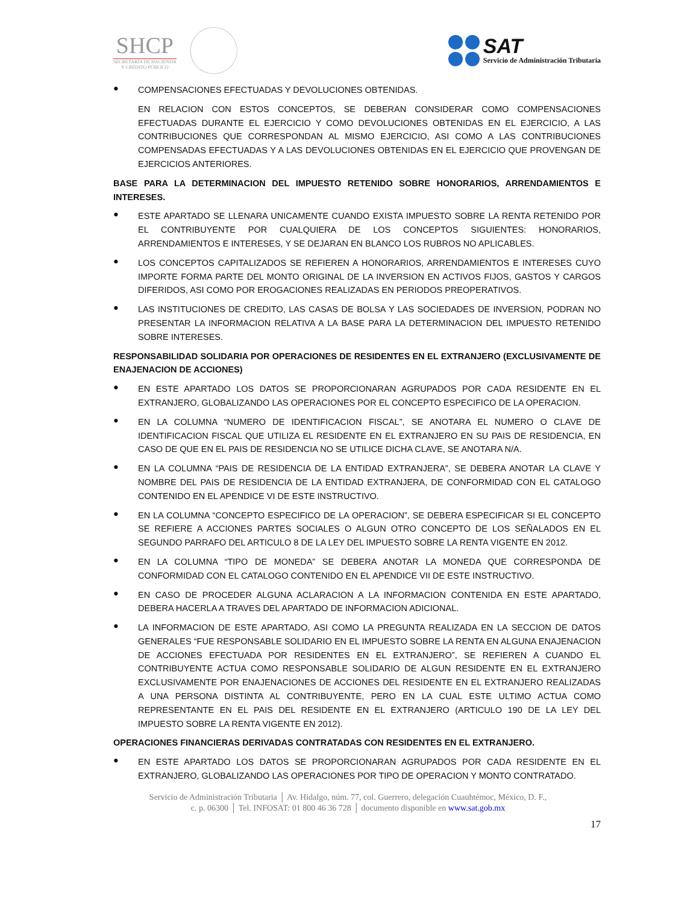SHCP
SECRETARÍA DE HACIENDA
Y CRÉDITO PÚBLICO
SAT
Servicio de Administración Tributaria
●
COMPENSACIONES EFECTUADAS Y DEVOLUCIONES OBTENIDAS.
EN RELACION CON ESTOS CONCEPTOS, SE DEBERAN CONSIDERAR COMO COMPENSACIONES EFECTUADAS DURANTE EL EJERCICIO Y COMO DEVOLUCIONES OBTENIDAS EN EL EJERCICIO, A LAS CONTRIBUCIONES QUE CORRESPONDAN AL MISMO EJERCICIO, ASI COMO A LAS CONTRIBUCIONES COMPENSADAS EFECTUADAS Y A LAS DEVOLUCIONES OBTENIDAS EN EL EJERCICIO QUE PROVENGAN DE EJERCICIOS ANTERIORES.
BASE PARA LA DETERMINACION DEL IMPUESTO RETENIDO SOBRE HONORARIOS, ARRENDAMIENTOS E INTERESES.
●
ESTE APARTADO SE LLENARA UNICAMENTE CUANDO EXISTA IMPUESTO SOBRE LA RENTA RETENIDO POR EL CONTRIBUYENTE POR CUALQUIERA DE LOS CONCEPTOS SIGUIENTES: HONORARIOS, ARRENDAMIENTOS E INTERESES, Y SE DEJARAN EN BLANCO LOS RUBROS NO APLICABLES.
●
LOS CONCEPTOS CAPITALIZADOS SE REFIEREN A HONORARIOS, ARRENDAMIENTOS E INTERESES CUYO IMPORTE FORMA PARTE DEL MONTO ORIGINAL DE LA INVERSION EN ACTIVOS FIJOS, GASTOS Y CARGOS DIFERIDOS, ASI COMO POR EROGACIONES REALIZADAS EN PERIODOS PREOPERATIVOS.
●
LAS INSTITUCIONES DE CREDITO, LAS CASAS DE BOLSA Y LAS SOCIEDADES DE INVERSION, PODRAN NO PRESENTAR LA INFORMACION RELATIVA A LA BASE PARA LA DETERMINACION DEL IMPUESTO RETENIDO SOBRE INTERESES.
RESPONSABILIDAD SOLIDARIA POR OPERACIONES DE RESIDENTES EN EL EXTRANJERO (EXCLUSIVAMENTE DE ENAJENACION DE ACCIONES)
●
EN ESTE APARTADO LOS DATOS SE PROPORCIONARAN AGRUPADOS POR CADA RESIDENTE EN EL EXTRANJERO, GLOBALIZANDO LAS OPERACIONES POR EL CONCEPTO ESPECIFICO DE LA OPERACION.
●
EN LA COLUMNA “NUMERO DE IDENTIFICACION FISCAL”, SE ANOTARA EL NUMERO O CLAVE DE IDENTIFICACION FISCAL QUE UTILIZA EL RESIDENTE EN EL EXTRANJERO EN SU PAIS DE RESIDENCIA, EN CASO DE QUE EN EL PAIS DE RESIDENCIA NO SE UTILICE DICHA CLAVE, SE ANOTARA N/A.
●
EN LA COLUMNA “PAIS DE RESIDENCIA DE LA ENTIDAD EXTRANJERA”, SE DEBERA ANOTAR LA CLAVE Y NOMBRE DEL PAIS DE RESIDENCIA DE LA ENTIDAD EXTRANJERA, DE CONFORMIDAD CON EL CATALOGO CONTENIDO EN EL APENDICE VI DE ESTE INSTRUCTIVO.
●
EN LA COLUMNA “CONCEPTO ESPECIFICO DE LA OPERACION”, SE DEBERA ESPECIFICAR SI EL CONCEPTO SE REFIERE A ACCIONES PARTES SOCIALES O ALGUN OTRO CONCEPTO DE LOS SEÑALADOS EN EL SEGUNDO PARRAFO DEL ARTICULO 8 DE LA LEY DEL IMPUESTO SOBRE LA RENTA VIGENTE EN 2012.
●
EN LA COLUMNA “TIPO DE MONEDA” SE DEBERA ANOTAR LA MONEDA QUE CORRESPONDA DE CONFORMIDAD CON EL CATALOGO CONTENIDO EN EL APENDICE VII DE ESTE INSTRUCTIVO.
●
EN CASO DE PROCEDER ALGUNA ACLARACION A LA INFORMACION CONTENIDA EN ESTE APARTADO, DEBERA HACERLA A TRAVES DEL APARTADO DE INFORMACION ADICIONAL.
●
LA INFORMACION DE ESTE APARTADO, ASI COMO LA PREGUNTA REALIZADA EN LA SECCION DE DATOS GENERALES “FUE RESPONSABLE SOLIDARIO EN EL IMPUESTO SOBRE LA RENTA EN ALGUNA ENAJENACION DE ACCIONES EFECTUADA POR RESIDENTES EN EL EXTRANJERO”, SE REFIEREN A CUANDO EL CONTRIBUYENTE ACTUA COMO RESPONSABLE SOLIDARIO DE ALGUN RESIDENTE EN EL EXTRANJERO EXCLUSIVAMENTE POR ENAJENACIONES DE ACCIONES DEL RESIDENTE EN EL EXTRANJERO REALIZADAS A UNA PERSONA DISTINTA AL CONTRIBUYENTE, PERO EN LA CUAL ESTE ULTIMO ACTUA COMO REPRESENTANTE EN EL PAIS DEL RESIDENTE EN EL EXTRANJERO (ARTICULO 190 DE LA LEY DEL IMPUESTO SOBRE LA RENTA VIGENTE EN 2012).
OPERACIONES FINANCIERAS DERIVADAS CONTRATADAS CON RESIDENTES EN EL EXTRANJERO.
●
EN ESTE APARTADO LOS DATOS SE PROPORCIONARAN AGRUPADOS POR CADA RESIDENTE EN EL EXTRANJERO, GLOBALIZANDO LAS OPERACIONES POR TIPO DE OPERACION Y MONTO CONTRATADO.
Servicio de Administración Tributaria │ Av. Hidalgo, núm. 77, col. Guerrero, delegación Cuauhtémoc, México, D. F.,
c. p. 06300 │ Tel. INFOSAT: 01 800 46 36 728 │ documento disponible en www.sat.gob.mx
17